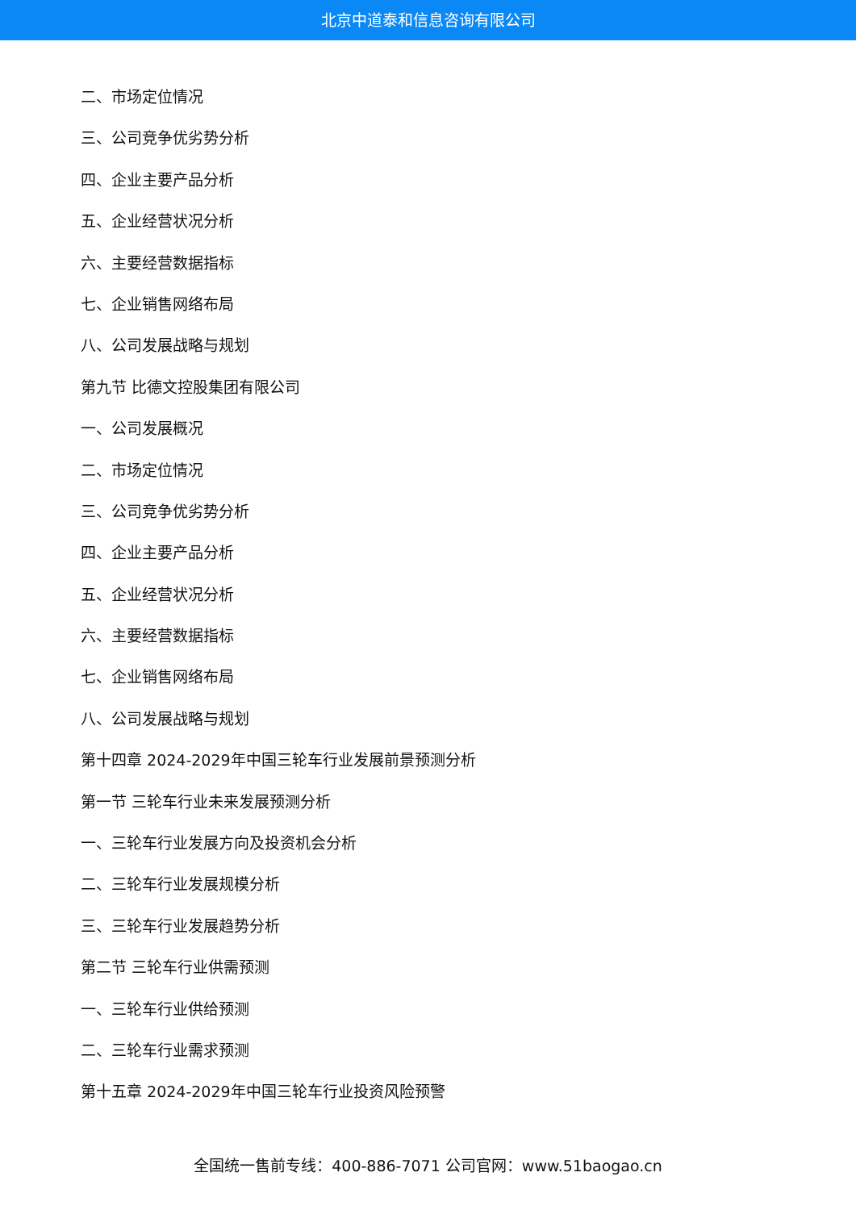北京中道泰和信息咨询有限公司
二、市场定位情况
三、公司竞争优劣势分析
四、企业主要产品分析
五、企业经营状况分析
六、主要经营数据指标
七、企业销售网络布局
八、公司发展战略与规划
第九节 比德文控股集团有限公司
一、公司发展概况
二、市场定位情况
三、公司竞争优劣势分析
四、企业主要产品分析
五、企业经营状况分析
六、主要经营数据指标
七、企业销售网络布局
八、公司发展战略与规划
第十四章 2024-2029年中国三轮车行业发展前景预测分析
第一节 三轮车行业未来发展预测分析
一、三轮车行业发展方向及投资机会分析
二、三轮车行业发展规模分析
三、三轮车行业发展趋势分析
第二节 三轮车行业供需预测
一、三轮车行业供给预测
二、三轮车行业需求预测
第十五章 2024-2029年中国三轮车行业投资风险预警
全国统一售前专线：400-886-7071 公司官网：www.51baogao.cn